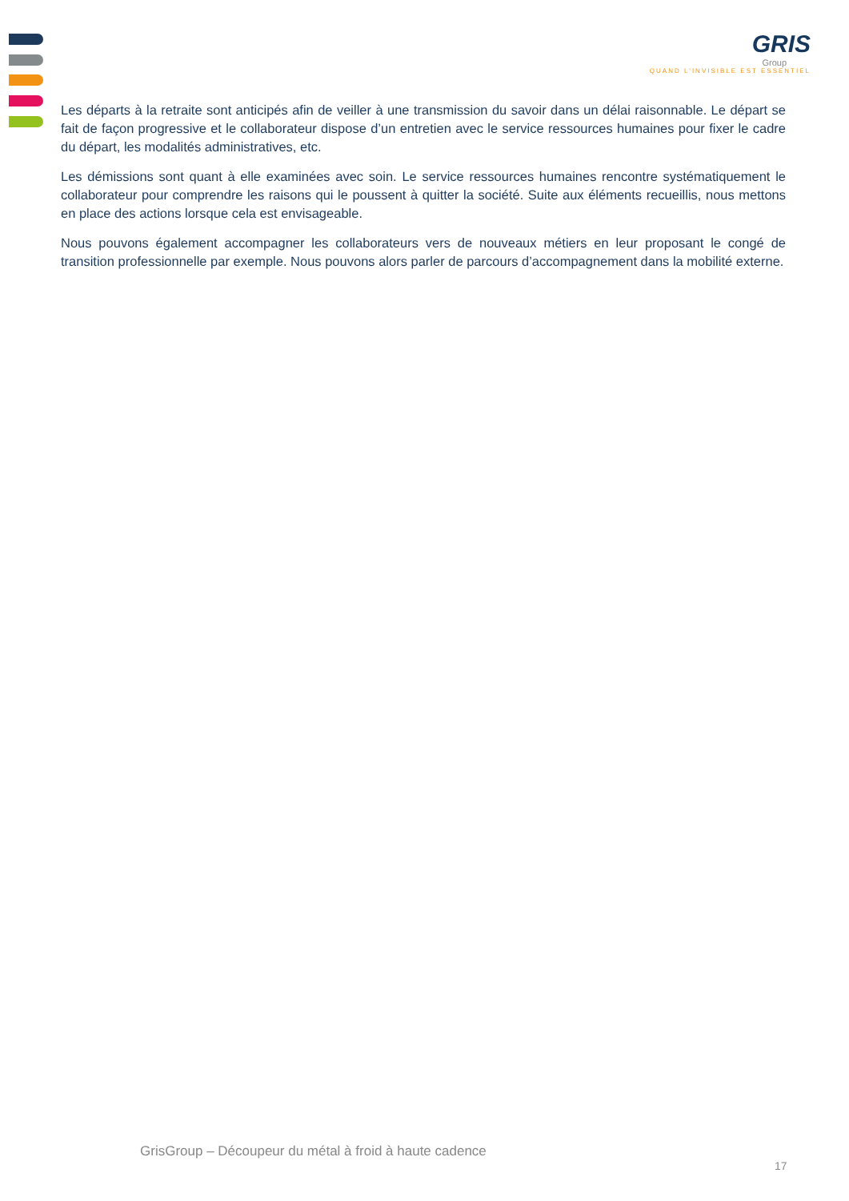GRIS
Group
QUAND L'INVISIBLE EST ESSENTIEL
Les départs à la retraite sont anticipés afin de veiller à une transmission du savoir dans un délai raisonnable. Le départ se fait de façon progressive et le collaborateur dispose d’un entretien avec le service ressources humaines pour fixer le cadre du départ, les modalités administratives, etc.
Les démissions sont quant à elle examinées avec soin. Le service ressources humaines rencontre systématiquement le collaborateur pour comprendre les raisons qui le poussent à quitter la société. Suite aux éléments recueillis, nous mettons en place des actions lorsque cela est envisageable.
Nous pouvons également accompagner les collaborateurs vers de nouveaux métiers en leur proposant le congé de transition professionnelle par exemple. Nous pouvons alors parler de parcours d’accompagnement dans la mobilité externe.
GrisGroup – Découpeur du métal à froid à haute cadence
17